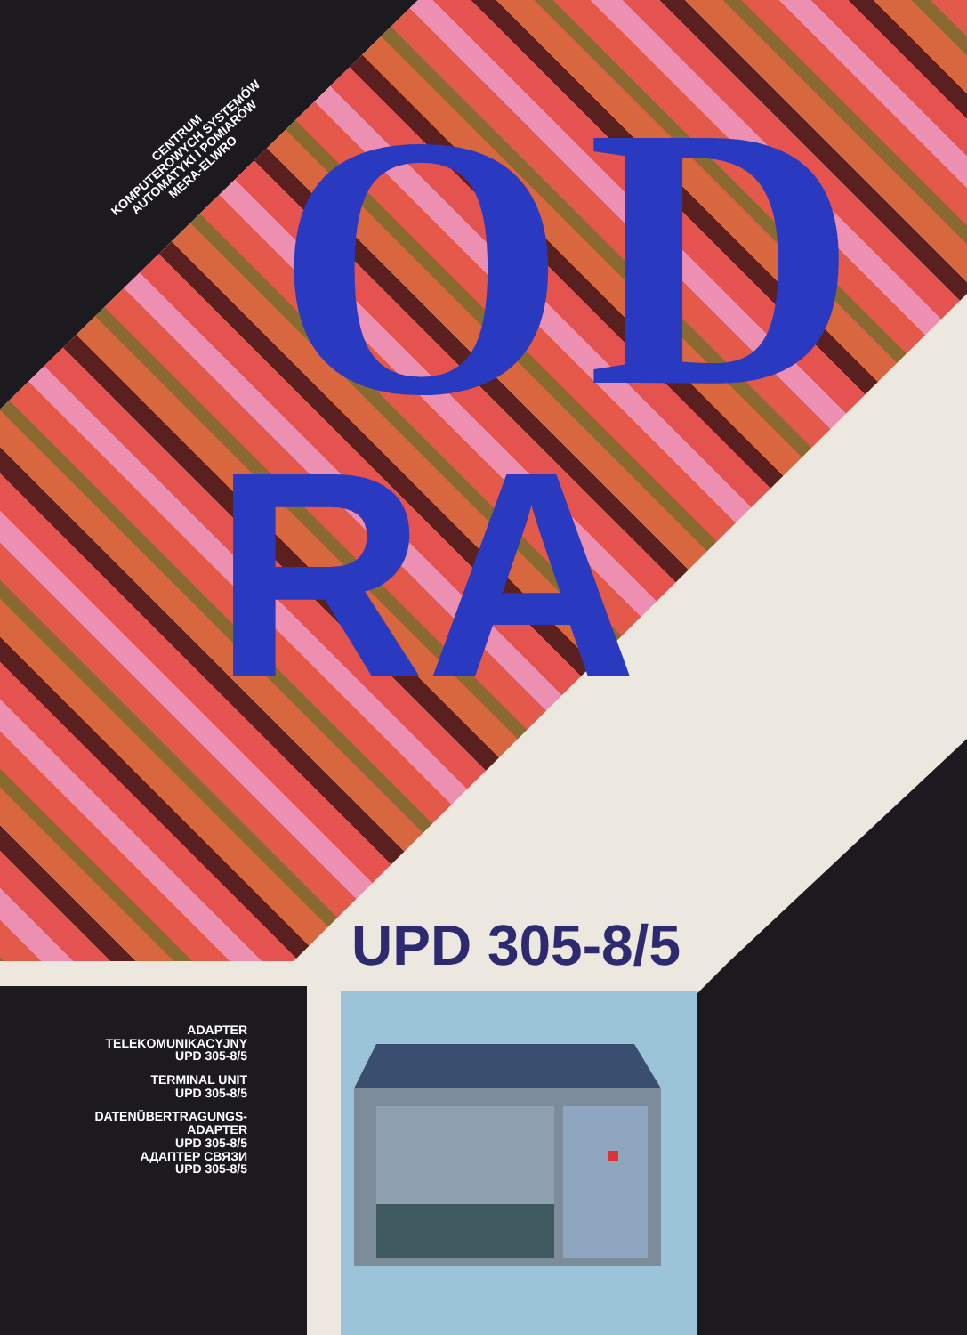O
D
RA
CENTRUM
KOMPUTEROWYCH SYSTEMÓW
AUTOMATYKI I POMIARÓW
MERA-ELWRO
UPD 305-8/5
ADAPTER
TELEKOMUNIKACYJNY
UPD 305-8/5
TERMINAL UNIT
UPD 305-8/5
DATENÜBERTRAGUNGS-
ADAPTER
UPD 305-8/5
АДАПТЕР СВЯЗИ
UPD 305-8/5